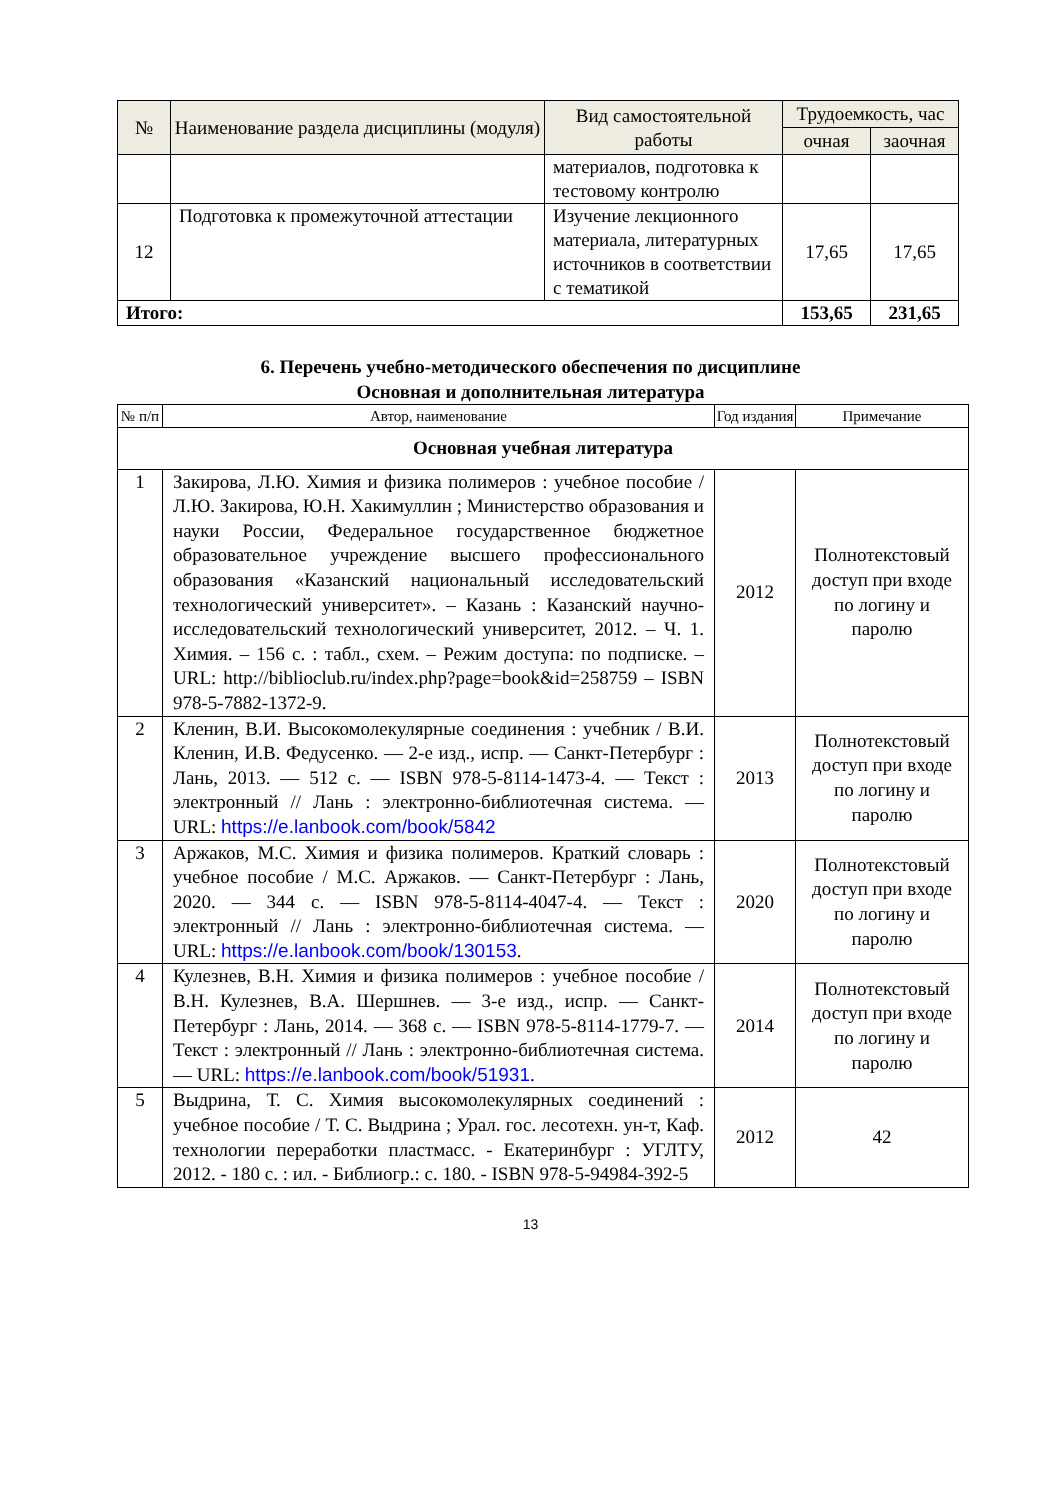| № | Наименование раздела дисциплины (модуля) | Вид самостоятельной работы | Трудоемкость, час | |
| --- | --- | --- | --- | --- |
| | | | очная | заочная |
| | | материалов, подготовка к тестовому контролю | | |
| 12 | Подготовка к промежуточной аттестации | Изучение лекционного материала, литературных источников в соответствии с тематикой | 17,65 | 17,65 |
| Итого: | | | 153,65 | 231,65 |
6. Перечень учебно-методического обеспечения по дисциплине
Основная и дополнительная литература
| № п/п | Автор, наименование | Год издания | Примечание |
| --- | --- | --- | --- |
| Основная учебная литература | | | |
| 1 | Закирова, Л.Ю. Химия и физика полимеров : учебное пособие / Л.Ю. Закирова, Ю.Н. Хакимуллин ; Министерство образования и науки России, Федеральное государственное бюджетное образовательное учреждение высшего профессионального образования «Казанский национальный исследовательский технологический университет». – Казань : Казанский научно-исследовательский технологический университет, 2012. – Ч. 1. Химия. – 156 с. : табл., схем. – Режим доступа: по подписке. – URL: http://biblioclub.ru/index.php?page=book&id=258759 – ISBN 978-5-7882-1372-9. | 2012 | Полнотекстовый доступ при входе по логину и паролю |
| 2 | Кленин, В.И. Высокомолекулярные соединения : учебник / В.И. Кленин, И.В. Федусенко. — 2-е изд., испр. — Санкт-Петербург : Лань, 2013. — 512 с. — ISBN 978-5-8114-1473-4. — Текст : электронный // Лань : электронно-библиотечная система. — URL: https://e.lanbook.com/book/5842 | 2013 | Полнотекстовый доступ при входе по логину и паролю |
| 3 | Аржаков, М.С. Химия и физика полимеров. Краткий словарь : учебное пособие / М.С. Аржаков. — Санкт-Петербург : Лань, 2020. — 344 с. — ISBN 978-5-8114-4047-4. — Текст : электронный // Лань : электронно-библиотечная система. — URL: https://e.lanbook.com/book/130153 . | 2020 | Полнотекстовый доступ при входе по логину и паролю |
| 4 | Кулезнев, В.Н. Химия и физика полимеров : учебное пособие / В.Н. Кулезнев, В.А. Шершнев. — 3-е изд., испр. — Санкт-Петербург : Лань, 2014. — 368 с. — ISBN 978-5-8114-1779-7. — Текст : электронный // Лань : электронно-библиотечная система. — URL: https://e.lanbook.com/book/51931 . | 2014 | Полнотекстовый доступ при входе по логину и паролю |
| 5 | Выдрина, Т. С. Химия высокомолекулярных соединений : учебное пособие / Т. С. Выдрина ; Урал. гос. лесотехн. ун-т, Каф. технологии переработки пластмасс. - Екатеринбург : УГЛТУ, 2012. - 180 с. : ил. - Библиогр.: с. 180. - ISBN 978-5-94984-392-5 | 2012 | 42 |
13